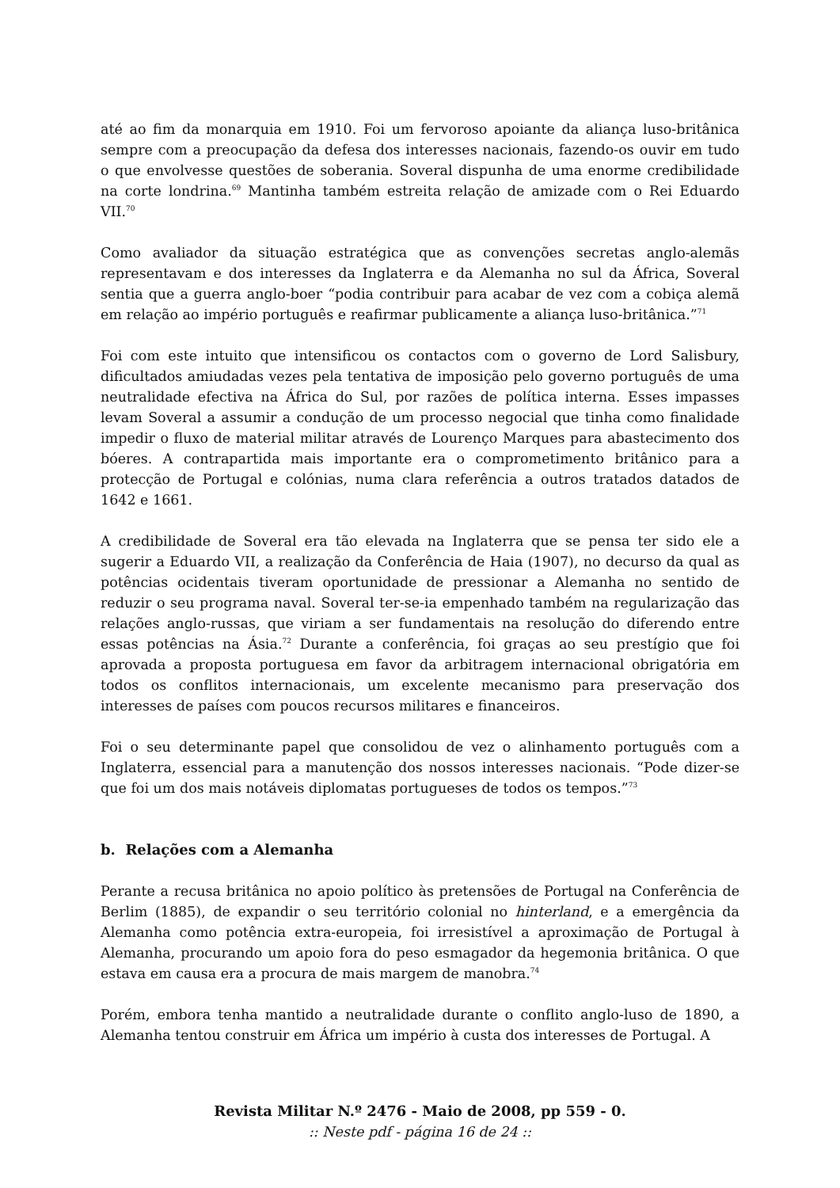até ao fim da monarquia em 1910. Foi um fervoroso apoiante da aliança luso-britânica sempre com a preocupação da defesa dos interesses nacionais, fazendo-os ouvir em tudo o que envolvesse questões de soberania. Soveral dispunha de uma enorme credibilidade na corte londrina.<sup>69</sup> Mantinha também estreita relação de amizade com o Rei Eduardo VII.<sup>70</sup>
Como avaliador da situação estratégica que as convenções secretas anglo-alemãs representavam e dos interesses da Inglaterra e da Alemanha no sul da África, Soveral sentia que a guerra anglo-boer “podia contribuir para acabar de vez com a cobiça alemã em relação ao império português e reafirmar publicamente a aliança luso-britânica.”<sup>71</sup>
Foi com este intuito que intensificou os contactos com o governo de Lord Salisbury, dificultados amiudadas vezes pela tentativa de imposição pelo governo português de uma neutralidade efectiva na África do Sul, por razões de política interna. Esses impasses levam Soveral a assumir a condução de um processo negocial que tinha como finalidade impedir o fluxo de material militar através de Lourenço Marques para abastecimento dos bóeres. A contrapartida mais importante era o comprometimento britânico para a protecção de Portugal e colónias, numa clara referência a outros tratados datados de 1642 e 1661.
A credibilidade de Soveral era tão elevada na Inglaterra que se pensa ter sido ele a sugerir a Eduardo VII, a realização da Conferência de Haia (1907), no decurso da qual as potências ocidentais tiveram oportunidade de pressionar a Alemanha no sentido de reduzir o seu programa naval. Soveral ter-se-ia empenhado também na regularização das relações anglo-russas, que viriam a ser fundamentais na resolução do diferendo entre essas potências na Ásia.<sup>72</sup> Durante a conferência, foi graças ao seu prestígio que foi aprovada a proposta portuguesa em favor da arbitragem internacional obrigatória em todos os conflitos internacionais, um excelente mecanismo para preservação dos interesses de países com poucos recursos militares e financeiros.
Foi o seu determinante papel que consolidou de vez o alinhamento português com a Inglaterra, essencial para a manutenção dos nossos interesses nacionais. “Pode dizer-se que foi um dos mais notáveis diplomatas portugueses de todos os tempos.”<sup>73</sup>
b. Relações com a Alemanha
Perante a recusa britânica no apoio político às pretensões de Portugal na Conferência de Berlim (1885), de expandir o seu território colonial no hinterland, e a emergência da Alemanha como potência extra-europeia, foi irresistível a aproximação de Portugal à Alemanha, procurando um apoio fora do peso esmagador da hegemonia britânica. O que estava em causa era a procura de mais margem de manobra.<sup>74</sup>
Porém, embora tenha mantido a neutralidade durante o conflito anglo-luso de 1890, a Alemanha tentou construir em África um império à custa dos interesses de Portugal. A
Revista Militar N.º 2476 - Maio de 2008, pp 559 - 0.
:: Neste pdf - página 16 de 24 ::